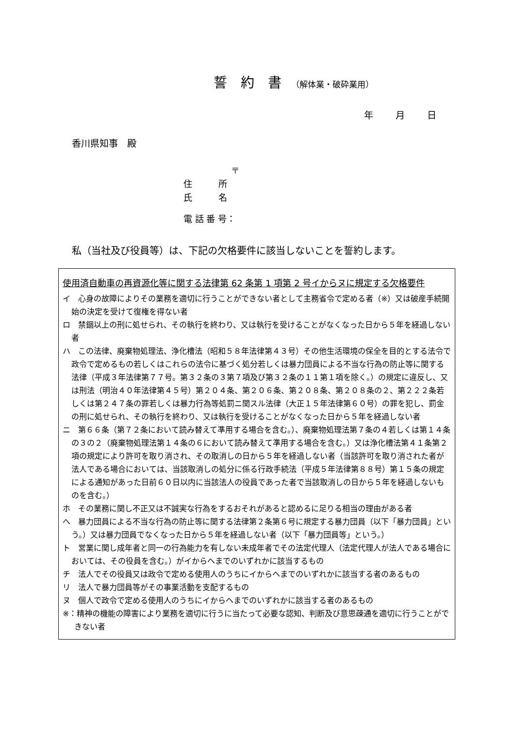誓　約　書 （解体業・破砕業用）
年 月 日
香川県知事　殿
〒
住　　　所
氏　　　名
電 話 番 号：
私（当社及び役員等）は、下記の欠格要件に該当しないことを誓約します。
使用済自動車の再資源化等に関する法律第 62 条第 1 項第 2 号イからヌに規定する欠格要件
イ　心身の故障によりその業務を適切に行うことができない者として主務省令で定める者（※）又は破産手続開始の決定を受けて復権を得ない者
ロ　禁錮以上の刑に処せられ、その執行を終わり、又は執行を受けることがなくなった日から５年を経過しない者
ハ　この法律、廃棄物処理法、浄化槽法（昭和５８年法律第４３号）その他生活環境の保全を目的とする法令で政令で定めるもの若しくはこれらの法令に基づく処分若しくは暴力団員による不当な行為の防止等に関する法律（平成３年法律第７７号。第３２条の３第７項及び第３２条の１１第１項を除く。）の規定に違反し、又は刑法（明治４０年法律第４５号）第２０４条、第２０６条、第２０８条、第２０８条の２、第２２２条若しくは第２４７条の罪若しくは暴力行為等処罰ニ関スル法律（大正１５年法律第６０号）の罪を犯し、罰金の刑に処せられ、その執行を終わり、又は執行を受けることがなくなった日から５年を経過しない者
ニ　第６６条（第７２条において読み替えて準用する場合を含む。）、廃棄物処理法第７条の４若しくは第１４条の３の２（廃棄物処理法第１４条の６において読み替えて準用する場合を含む。）又は浄化槽法第４１条第２項の規定により許可を取り消され、その取消しの日から５年を経過しない者（当該許可を取り消された者が法人である場合においては、当該取消しの処分に係る行政手続法（平成５年法律第８８号）第１５条の規定による通知があった日前６０日以内に当該法人の役員であった者で当該取消しの日から５年を経過しないものを含む。）
ホ　その業務に関し不正又は不誠実な行為をするおそれがあると認めるに足りる相当の理由がある者
へ　暴力団員による不当な行為の防止等に関する法律第２条第６号に規定する暴力団員（以下「暴力団員」という。）又は暴力団員でなくなった日から５年を経過しない者（以下「暴力団員等」という。）
ト　営業に関し成年者と同一の行為能力を有しない未成年者でその法定代理人（法定代理人が法人である場合においては、その役員を含む。）がイからヘまでのいずれかに該当するもの
チ　法人でその役員又は政令で定める使用人のうちにイからヘまでのいずれかに該当する者のあるもの
リ　法人で暴力団員等がその事業活動を支配するもの
ヌ　個人で政令で定める使用人のうちにイからヘまでのいずれかに該当する者のあるもの
※：精神の機能の障害により業務を適切に行うに当たって必要な認知、判断及び意思疎通を適切に行うことができない者